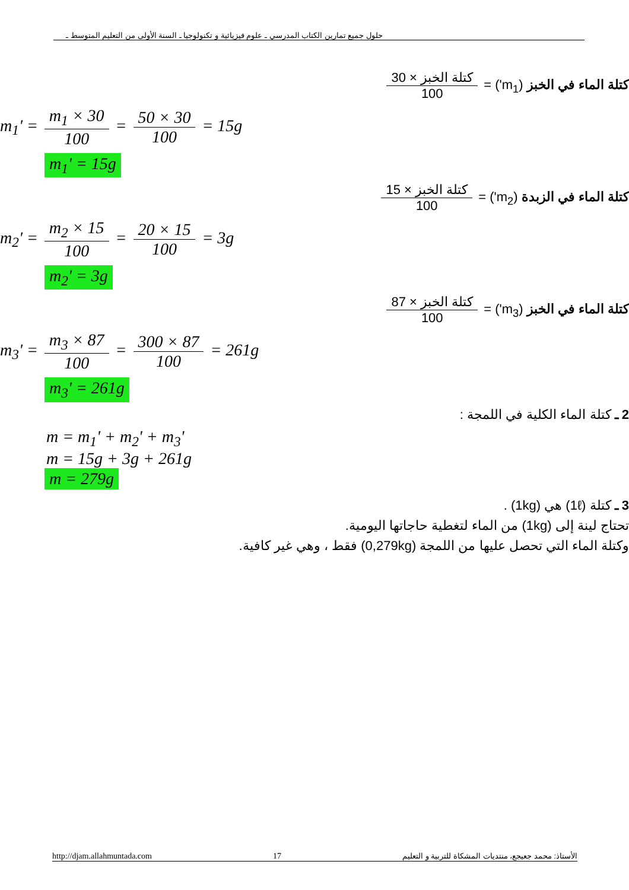حلول جميع تمارين الكتاب المدرسي ـ علوم فيزيائية و تكنولوجيا ـ السنة الأولى من التعليم المتوسط ـ
كتلة الماء في الخبز (m<sub>1</sub>') = كتلة الخبز × 30 100
m<sub>1</sub>' = m<sub>1</sub> × 30 100 = 50 × 30 100 = 15g
m<sub>1</sub>' = 15g
كتلة الماء في الزبدة (m<sub>2</sub>') = كتلة الخبز × 15 100
m<sub>2</sub>' = m<sub>2</sub> × 15 100 = 20 × 15 100 = 3g
m<sub>2</sub>' = 3g
كتلة الماء في الخبز (m<sub>3</sub>') = كتلة الخبز × 87 100
m<sub>3</sub>' = m<sub>3</sub> × 87 100 = 300 × 87 100 = 261g
m<sub>3</sub>' = 261g
2 ـ كتلة الماء الكلية في اللمجة :
m = m<sub>1</sub>' + m<sub>2</sub>' + m<sub>3</sub>'
m = 15g + 3g + 261g
m = 279g
3 ـ كتلة (1ℓ) هي (1kg) .
تحتاج لينة إلى (1kg) من الماء لتغطية حاجاتها اليومية.
وكتلة الماء التي تحصل عليها من اللمجة (0,279kg) فقط ، وهي غير كافية.
http://djam.allahmuntada.com 17 الأستاذ: محمد جعيجع، منتديات المشكاة للتربية و التعليم